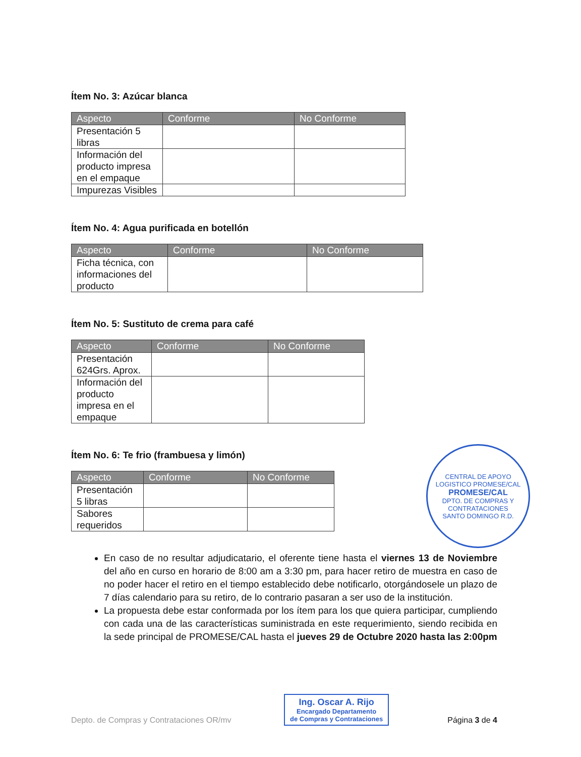Ítem No. 3: Azúcar blanca
| Aspecto | Conforme | No Conforme |
| --- | --- | --- |
| Presentación 5 libras | | |
| Información del producto impresa en el empaque | | |
| Impurezas Visibles | | |
Ítem No. 4: Agua purificada en botellón
| Aspecto | Conforme | No Conforme |
| --- | --- | --- |
| Ficha técnica, con informaciones del producto | | |
Ítem No. 5: Sustituto de crema para café
| Aspecto | Conforme | No Conforme |
| --- | --- | --- |
| Presentación 624Grs. Aprox. | | |
| Información del producto impresa en el empaque | | |
Ítem No. 6: Te frio (frambuesa y limón)
| Aspecto | Conforme | No Conforme |
| --- | --- | --- |
| Presentación 5 libras | | |
| Sabores requeridos | | |
En caso de no resultar adjudicatario, el oferente tiene hasta el viernes 13 de Noviembre del año en curso en horario de 8:00 am a 3:30 pm, para hacer retiro de muestra en caso de no poder hacer el retiro en el tiempo establecido debe notificarlo, otorgándosele un plazo de 7 días calendario para su retiro, de lo contrario pasaran a ser uso de la institución.
La propuesta debe estar conformada por los ítem para los que quiera participar, cumpliendo con cada una de las características suministrada en este requerimiento, siendo recibida en la sede principal de PROMESE/CAL hasta el jueves 29 de Octubre 2020 hasta las 2:00pm
CENTRAL DE APOYO LOGISTICO PROMESE/CAL
PROMESE/CAL
DPTO. DE COMPRAS Y CONTRATACIONES
SANTO DOMINGO R.D.
Ing. Oscar A. Rijo
Encargado Departamento
de Compras y Contrataciones
Depto. de Compras y Contrataciones OR/mv Página 3 de 4